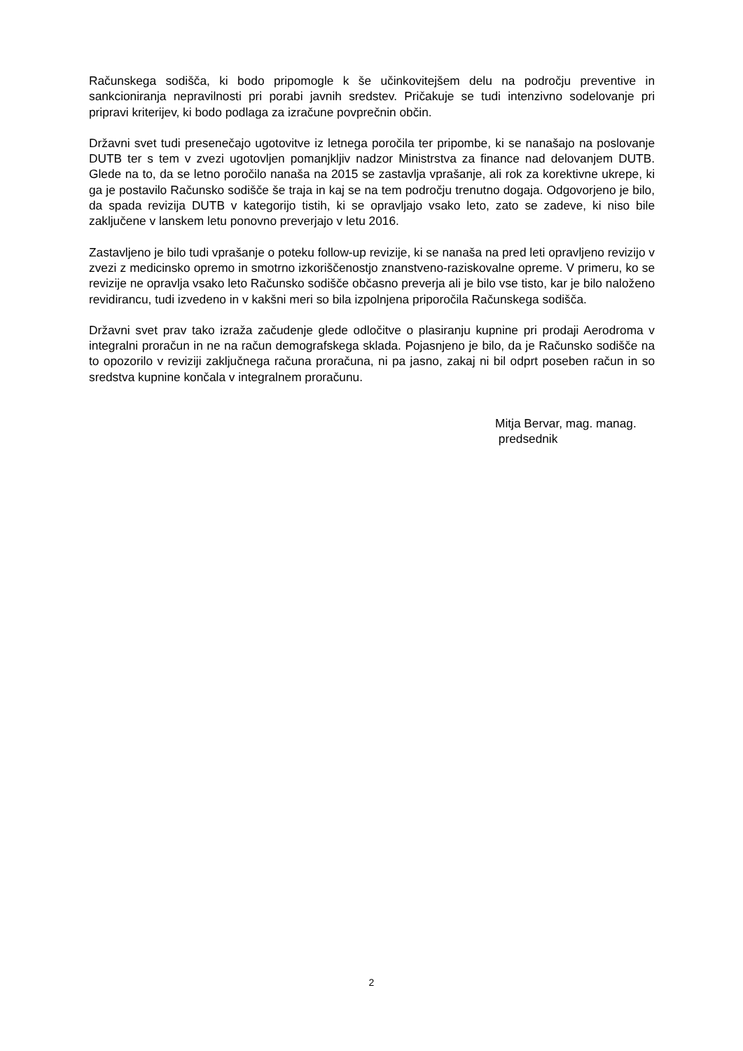Računskega sodišča, ki bodo pripomogle k še učinkovitejšem delu na področju preventive in sankcioniranja nepravilnosti pri porabi javnih sredstev. Pričakuje se tudi intenzivno sodelovanje pri pripravi kriterijev, ki bodo podlaga za izračune povprečnin občin.
Državni svet tudi presenečajo ugotovitve iz letnega poročila ter pripombe, ki se nanašajo na poslovanje DUTB ter s tem v zvezi ugotovljen pomanjkljiv nadzor Ministrstva za finance nad delovanjem DUTB. Glede na to, da se letno poročilo nanaša na 2015 se zastavlja vprašanje, ali rok za korektivne ukrepe, ki ga je postavilo Računsko sodišče še traja in kaj se na tem področju trenutno dogaja. Odgovorjeno je bilo, da spada revizija DUTB v kategorijo tistih, ki se opravljajo vsako leto, zato se zadeve, ki niso bile zaključene v lanskem letu ponovno preverjajo v letu 2016.
Zastavljeno je bilo tudi vprašanje o poteku follow-up revizije, ki se nanaša na pred leti opravljeno revizijo v zvezi z medicinsko opremo in smotrno izkoriščenostjo znanstveno-raziskovalne opreme. V primeru, ko se revizije ne opravlja vsako leto Računsko sodišče občasno preverja ali je bilo vse tisto, kar je bilo naloženo revidirancu, tudi izvedeno in v kakšni meri so bila izpolnjena priporočila Računskega sodišča.
Državni svet prav tako izraža začudenje glede odločitve o plasiranju kupnine pri prodaji Aerodroma v integralni proračun in ne na račun demografskega sklada. Pojasnjeno je bilo, da je Računsko sodišče na to opozorilo v reviziji zaključnega računa proračuna, ni pa jasno, zakaj ni bil odprt poseben račun in so sredstva kupnine končala v integralnem proračunu.
Mitja Bervar, mag. manag.
predsednik
2